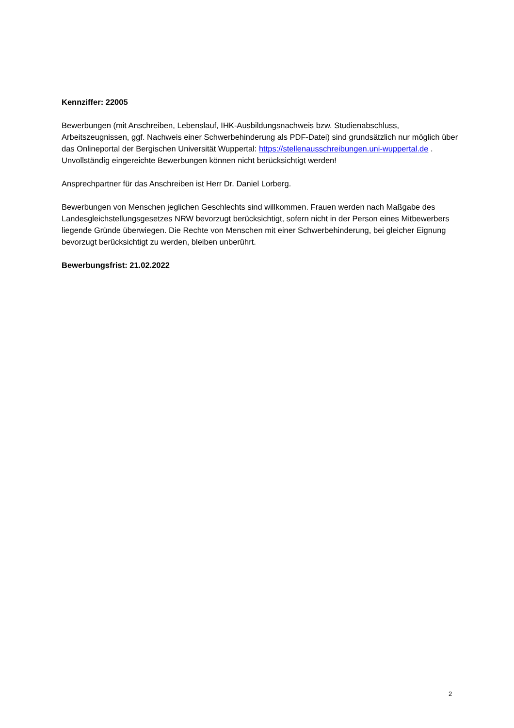Kennziffer: 22005
Bewerbungen (mit Anschreiben, Lebenslauf, IHK-Ausbildungsnachweis bzw. Studienabschluss, Arbeitszeugnissen, ggf. Nachweis einer Schwerbehinderung als PDF-Datei) sind grundsätzlich nur möglich über das Onlineportal der Bergischen Universität Wuppertal: https://stellenausschreibungen.uni-wuppertal.de . Unvollständig eingereichte Bewerbungen können nicht berücksichtigt werden!
Ansprechpartner für das Anschreiben ist Herr Dr. Daniel Lorberg.
Bewerbungen von Menschen jeglichen Geschlechts sind willkommen. Frauen werden nach Maßgabe des Landesgleichstellungsgesetzes NRW bevorzugt berücksichtigt, sofern nicht in der Person eines Mitbewerbers liegende Gründe überwiegen. Die Rechte von Menschen mit einer Schwerbehinderung, bei gleicher Eignung bevorzugt berücksichtigt zu werden, bleiben unberührt.
Bewerbungsfrist: 21.02.2022
2